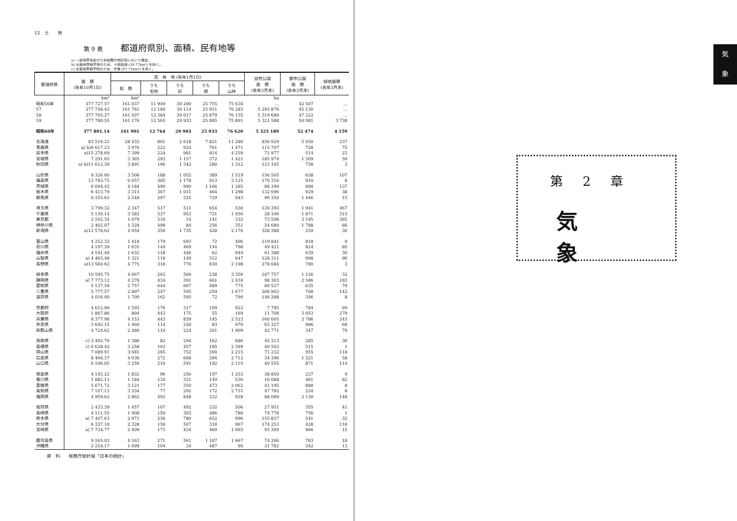12　土　　地
第 9 表　　都道府県別、面積、民有地等
a) 一部境界未定のため総務庁統計局において推定。
b) 水面境界線不明のため、十和田湖 (59.77km²) を除く。
c) 水面境界線不明のため、中海 (97.71km²) を除く。
| 都道府県 | 面 積 (各年10月1日) | 民 有 地 (各年1月1日) | | | | | 自然公園 面 積 (各年3月末) | 都市公園 面 積 (各年3月末) | 緑地面積 (各年3月末) |
| --- | --- | --- | --- | --- | --- | --- | --- | --- | --- |
| | | 総 数 | うち 宅地 | うち 田 | うち 畑 | うち 山林 | | | |
| | km² | km² | | | | | ha | | |
| 昭和56年 | 377 727.57 | 161 037 | 11 949 | 30 200 | 25 755 | 75 630 | … | 42 507 | … |
| 57 | 377 748.43 | 161 761 | 12 189 | 30 114 | 25 911 | 76 283 | 5 293 876 | 45 130 | … |
| 58 | 377 765.27 | 161 507 | 12 384 | 30 017 | 25 879 | 76 135 | 5 319 689 | 47 222 | … |
| 59 | 377 780.55 | 161 176 | 12 565 | 29 933 | 25 885 | 75 891 | 5 321 588 | 50 081 | 3 738 |
| 昭和60年 | 377 801.14 | 161 901 | 12 764 | 29 903 | 25 933 | 76 620 | 5 325 189 | 52 474 | 4 159 |
| 北海道 | 83 519.22 | 28 433 | 801 | 2 618 | 7 821 | 11 280 | 836 929 | 5 930 | 237 |
| 青森県 | a) b)9 617.23 | 3 970 | 222 | 924 | 761 | 1 471 | 115 707 | 728 | 75 |
| 岩手県 | a)15 278.69 | 7 399 | 224 | 981 | 814 | 4 259 | 71 977 | 514 | 23 |
| 宮城県 | 7 291.65 | 3 365 | 293 | 1 157 | 372 | 1 421 | 185 974 | 1 309 | 59 |
| 秋田県 | a) b)11 612.39 | 3 891 | 190 | 1 342 | 280 | 1 312 | 123 165 | 738 | 3 |
| 山形県 | 9 326.60 | 3 506 | 188 | 1 052 | 389 | 1 519 | 156 505 | 638 | 107 |
| 福島県 | 13 783.75 | 6 057 | 305 | 1 178 | 913 | 3 125 | 170 316 | 910 | 8 |
| 茨城県 | 6 094.43 | 4 184 | 490 | 990 | 1 166 | 1 285 | 88 189 | 890 | 137 |
| 栃木県 | 6 413.79 | 3 315 | 307 | 1 011 | 464 | 1 298 | 132 696 | 929 | 38 |
| 群馬県 | 6 355.61 | 2 548 | 297 | 335 | 729 | 943 | 90 350 | 1 446 | 15 |
| 埼玉県 | 3 799.32 | 2 347 | 517 | 511 | 654 | 530 | 120 393 | 1 941 | 467 |
| 千葉県 | 5 150.14 | 3 583 | 537 | 953 | 731 | 1 056 | 28 106 | 1 871 | 315 |
| 東京都 | 2 162.34 | 1 079 | 516 | 14 | 141 | 332 | 73 598 | 3 195 | 365 |
| 神奈川県 | 2 402.07 | 1 328 | 498 | 84 | 256 | 351 | 54 680 | 1 788 | 66 |
| 新潟県 | a)12 578.62 | 4 954 | 350 | 1 735 | 428 | 2 176 | 328 388 | 259 | 30 |
| 富山県 | 4 252.32 | 1 418 | 179 | 693 | 72 | 406 | 119 841 | 818 | 9 |
| 石川県 | 4 197.39 | 1 635 | 144 | 469 | 144 | 798 | 49 421 | 824 | 85 |
| 福井県 | 4 191.49 | 1 632 | 118 | 446 | 62 | 949 | 61 388 | 639 | 30 |
| 山梨県 | a) 4 463.48 | 1 321 | 118 | 149 | 312 | 647 | 128 311 | 908 | 90 |
| 長野県 | a)13 584.62 | 4 775 | 318 | 776 | 830 | 2 198 | 278 684 | 780 | 3 |
| 岐阜県 | 10 595.75 | 4 667 | 263 | 560 | 238 | 3 356 | 187 757 | 1 126 | 32 |
| 静岡県 | a) 7 773.12 | 4 278 | 434 | 391 | 661 | 2 434 | 98 303 | 2 586 | 183 |
| 愛知県 | 5 137.59 | 2 757 | 644 | 667 | 489 | 775 | 89 527 | 635 | 79 |
| 三重県 | 5 777.57 | 2 897 | 247 | 595 | 259 | 1 677 | 206 902 | 708 | 142 |
| 滋賀県 | 4 016.00 | 1 700 | 162 | 595 | 72 | 790 | 146 288 | 346 | 8 |
| 京都府 | 4 612.90 | 1 593 | 176 | 317 | 109 | 922 | 7 795 | 784 | 69 |
| 大阪府 | 1 867.86 | 894 | 443 | 175 | 55 | 169 | 11 708 | 3 053 | 279 |
| 兵庫県 | 8 377.98 | 4 153 | 443 | 839 | 145 | 2 523 | 160 005 | 2 786 | 243 |
| 奈良県 | 3 692.15 | 1 460 | 114 | 240 | 83 | 970 | 63 327 | 986 | 69 |
| 和歌山県 | 4 724.62 | 2 480 | 110 | 224 | 201 | 1 909 | 42 771 | 347 | 79 |
| 鳥取県 | c) 3 492.70 | 1 386 | 82 | 294 | 162 | 686 | 45 313 | 285 | 30 |
| 島根県 | c) 6 628.42 | 3 258 | 103 | 457 | 185 | 2 399 | 40 502 | 515 | 1 |
| 岡山県 | 7 089.91 | 3 681 | 265 | 752 | 300 | 2 215 | 71 232 | 955 | 118 |
| 広島県 | 8 466.37 | 4 036 | 272 | 608 | 294 | 2 712 | 34 396 | 1 321 | 58 |
| 山口県 | 6 106.05 | 3 256 | 216 | 591 | 192 | 2 110 | 40 555 | 871 | 114 |
| 徳島県 | 4 145.22 | 1 832 | 96 | 256 | 197 | 1 253 | 38 850 | 237 | 9 |
| 香川県 | 1 882.11 | 1 184 | 134 | 331 | 149 | 536 | 16 088 | 461 | 82 |
| 愛媛県 | 5 671.72 | 3 121 | 177 | 350 | 473 | 2 062 | 41 195 | 880 | 8 |
| 高知県 | 7 107.13 | 3 334 | 77 | 292 | 172 | 2 731 | 47 792 | 234 | 8 |
| 福岡県 | 4 959.62 | 2 862 | 492 | 848 | 322 | 928 | 88 089 | 2 130 | 148 |
| 佐賀県 | 2 433.39 | 1 457 | 107 | 492 | 232 | 506 | 27 951 | 355 | 41 |
| 長崎県 | 4 111.55 | 1 908 | 150 | 303 | 486 | 788 | 74 778 | 756 | 1 |
| 熊本県 | a) 7 407.63 | 2 971 | 236 | 780 | 652 | 996 | 155 837 | 541 | 32 |
| 大分県 | 6 337.18 | 2 328 | 158 | 507 | 334 | 967 | 174 253 | 428 | 118 |
| 宮崎県 | a) 7 734.77 | 2 409 | 173 | 434 | 460 | 1 093 | 93 309 | 966 | 15 |
| 鹿児島県 | 9 165.03 | 4 163 | 271 | 561 | 1 187 | 1 667 | 74 266 | 783 | 18 |
| 沖縄県 | 2 254.17 | 1 099 | 104 | 24 | 487 | 90 | 31 782 | 342 | 13 |
資　料　　総務庁統計局「日本の統計」
気
象
第2章
気象